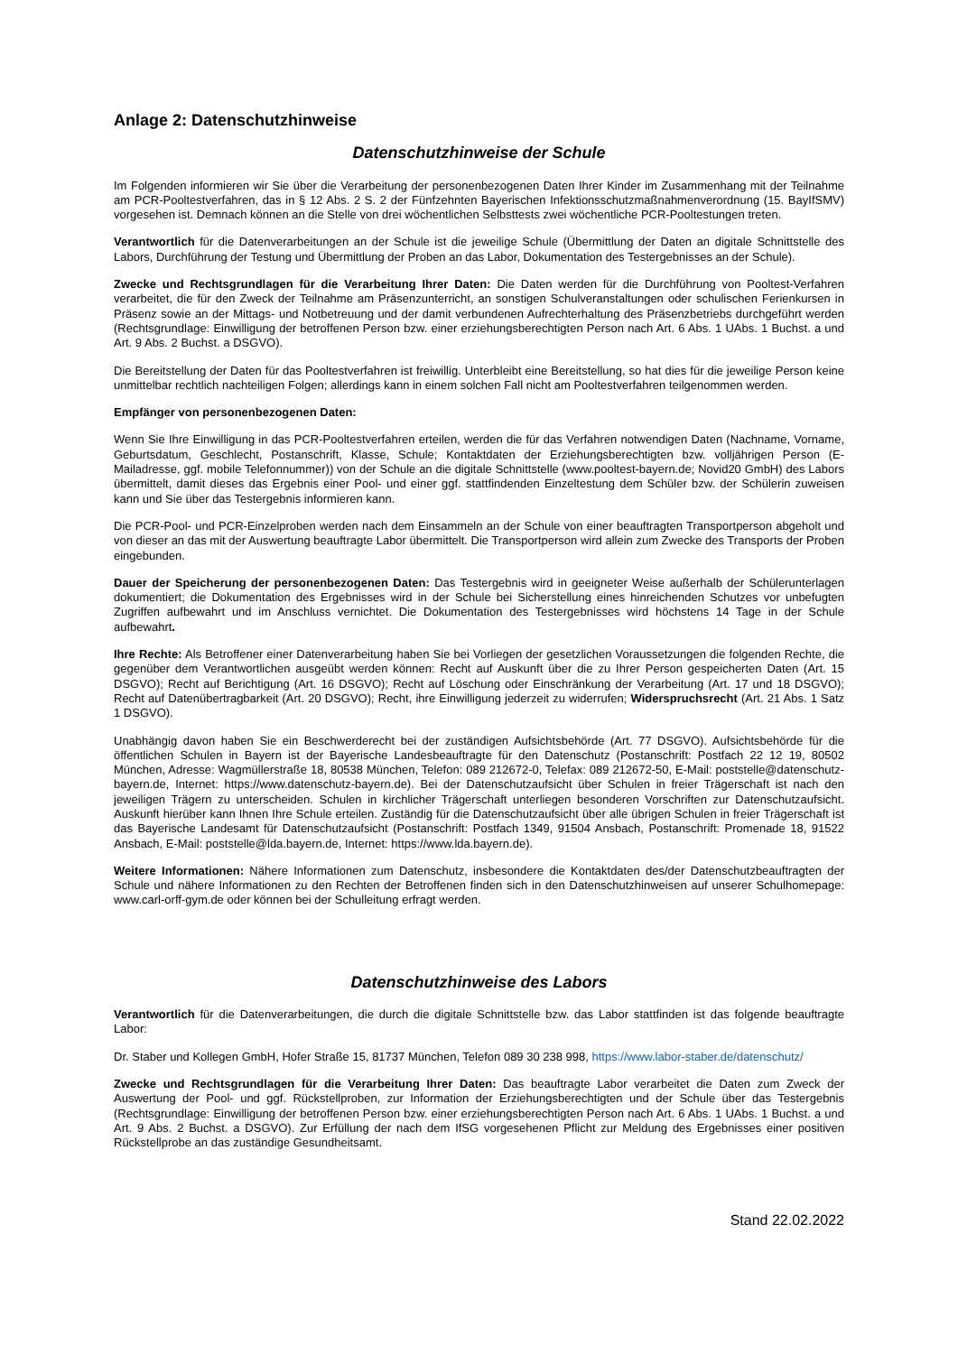Anlage 2: Datenschutzhinweise
Datenschutzhinweise der Schule
Im Folgenden informieren wir Sie über die Verarbeitung der personenbezogenen Daten Ihrer Kinder im Zusammenhang mit der Teilnahme am PCR-Pooltestverfahren, das in § 12 Abs. 2 S. 2 der Fünfzehnten Bayerischen Infektionsschutzmaßnahmenverordnung (15. BayIfSMV) vorgesehen ist. Demnach können an die Stelle von drei wöchentlichen Selbsttests zwei wöchentliche PCR-Pooltestungen treten.
Verantwortlich für die Datenverarbeitungen an der Schule ist die jeweilige Schule (Übermittlung der Daten an digitale Schnittstelle des Labors, Durchführung der Testung und Übermittlung der Proben an das Labor, Dokumentation des Testergebnisses an der Schule).
Zwecke und Rechtsgrundlagen für die Verarbeitung Ihrer Daten: Die Daten werden für die Durchführung von Pooltest-Verfahren verarbeitet, die für den Zweck der Teilnahme am Präsenzunterricht, an sonstigen Schulveranstaltungen oder schulischen Ferienkursen in Präsenz sowie an der Mittags- und Notbetreuung und der damit verbundenen Aufrechterhaltung des Präsenzbetriebs durchgeführt werden (Rechtsgrundlage: Einwilligung der betroffenen Person bzw. einer erziehungsberechtigten Person nach Art. 6 Abs. 1 UAbs. 1 Buchst. a und Art. 9 Abs. 2 Buchst. a DSGVO).
Die Bereitstellung der Daten für das Pooltestverfahren ist freiwillig. Unterbleibt eine Bereitstellung, so hat dies für die jeweilige Person keine unmittelbar rechtlich nachteiligen Folgen; allerdings kann in einem solchen Fall nicht am Pooltestverfahren teilgenommen werden.
Empfänger von personenbezogenen Daten:
Wenn Sie Ihre Einwilligung in das PCR-Pooltestverfahren erteilen, werden die für das Verfahren notwendigen Daten (Nachname, Vorname, Geburtsdatum, Geschlecht, Postanschrift, Klasse, Schule; Kontaktdaten der Erziehungsberechtigten bzw. volljährigen Person (E-Mailadresse, ggf. mobile Telefonnummer)) von der Schule an die digitale Schnittstelle (www.pooltest-bayern.de; Novid20 GmbH) des Labors übermittelt, damit dieses das Ergebnis einer Pool- und einer ggf. stattfindenden Einzeltestung dem Schüler bzw. der Schülerin zuweisen kann und Sie über das Testergebnis informieren kann.
Die PCR-Pool- und PCR-Einzelproben werden nach dem Einsammeln an der Schule von einer beauftragten Transportperson abgeholt und von dieser an das mit der Auswertung beauftragte Labor übermittelt. Die Transportperson wird allein zum Zwecke des Transports der Proben eingebunden.
Dauer der Speicherung der personenbezogenen Daten: Das Testergebnis wird in geeigneter Weise außerhalb der Schülerunterlagen dokumentiert; die Dokumentation des Ergebnisses wird in der Schule bei Sicherstellung eines hinreichenden Schutzes vor unbefugten Zugriffen aufbewahrt und im Anschluss vernichtet. Die Dokumentation des Testergebnisses wird höchstens 14 Tage in der Schule aufbewahrt.
Ihre Rechte: Als Betroffener einer Datenverarbeitung haben Sie bei Vorliegen der gesetzlichen Voraussetzungen die folgenden Rechte, die gegenüber dem Verantwortlichen ausgeübt werden können: Recht auf Auskunft über die zu Ihrer Person gespeicherten Daten (Art. 15 DSGVO); Recht auf Berichtigung (Art. 16 DSGVO); Recht auf Löschung oder Einschränkung der Verarbeitung (Art. 17 und 18 DSGVO); Recht auf Datenübertragbarkeit (Art. 20 DSGVO); Recht, ihre Einwilligung jederzeit zu widerrufen; Widerspruchsrecht (Art. 21 Abs. 1 Satz 1 DSGVO).
Unabhängig davon haben Sie ein Beschwerderecht bei der zuständigen Aufsichtsbehörde (Art. 77 DSGVO). Aufsichtsbehörde für die öffentlichen Schulen in Bayern ist der Bayerische Landesbeauftragte für den Datenschutz (Postanschrift: Postfach 22 12 19, 80502 München, Adresse: Wagmüllerstraße 18, 80538 München, Telefon: 089 212672-0, Telefax: 089 212672-50, E-Mail: poststelle@datenschutz-bayern.de, Internet: https://www.datenschutz-bayern.de). Bei der Datenschutzaufsicht über Schulen in freier Trägerschaft ist nach den jeweiligen Trägern zu unterscheiden. Schulen in kirchlicher Trägerschaft unterliegen besonderen Vorschriften zur Datenschutzaufsicht. Auskunft hierüber kann Ihnen Ihre Schule erteilen. Zuständig für die Datenschutzaufsicht über alle übrigen Schulen in freier Trägerschaft ist das Bayerische Landesamt für Datenschutzaufsicht (Postanschrift: Postfach 1349, 91504 Ansbach, Postanschrift: Promenade 18, 91522 Ansbach, E-Mail: poststelle@lda.bayern.de, Internet: https://www.lda.bayern.de).
Weitere Informationen: Nähere Informationen zum Datenschutz, insbesondere die Kontaktdaten des/der Datenschutzbeauftragten der Schule und nähere Informationen zu den Rechten der Betroffenen finden sich in den Datenschutzhinweisen auf unserer Schulhomepage: www.carl-orff-gym.de oder können bei der Schulleitung erfragt werden.
Datenschutzhinweise des Labors
Verantwortlich für die Datenverarbeitungen, die durch die digitale Schnittstelle bzw. das Labor stattfinden ist das folgende beauftragte Labor:
Dr. Staber und Kollegen GmbH, Hofer Straße 15, 81737 München, Telefon 089 30 238 998, https://www.labor-staber.de/datenschutz/
Zwecke und Rechtsgrundlagen für die Verarbeitung Ihrer Daten: Das beauftragte Labor verarbeitet die Daten zum Zweck der Auswertung der Pool- und ggf. Rückstellproben, zur Information der Erziehungsberechtigten und der Schule über das Testergebnis (Rechtsgrundlage: Einwilligung der betroffenen Person bzw. einer erziehungsberechtigten Person nach Art. 6 Abs. 1 UAbs. 1 Buchst. a und Art. 9 Abs. 2 Buchst. a DSGVO). Zur Erfüllung der nach dem IfSG vorgesehenen Pflicht zur Meldung des Ergebnisses einer positiven Rückstellprobe an das zuständige Gesundheitsamt.
Stand 22.02.2022